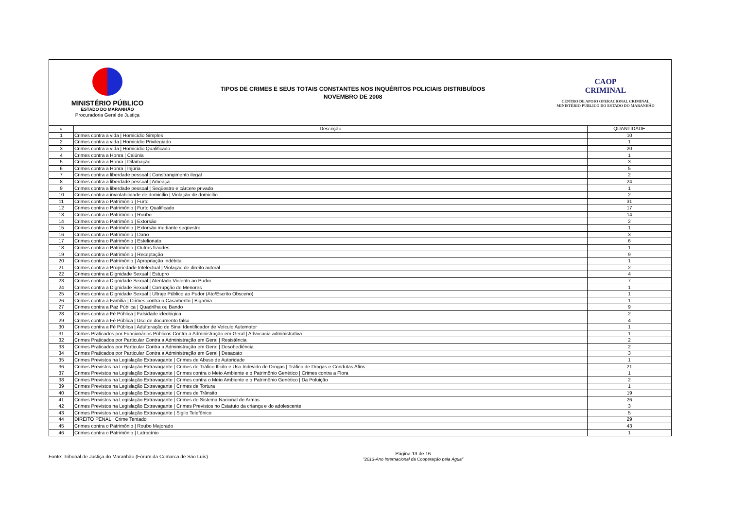MINISTÉRIO PÚBLICO
ESTADO DO MARANHÃO
Procuradoria Geral de Justiça
TIPOS DE CRIMES E SEUS TOTAIS CONSTANTES NOS INQUÉRITOS POLICIAIS DISTRIBUÍDOS
NOVEMBRO DE 2008
CAOP
CRIMINAL
CENTRO DE APOIO OPERACIONAL CRIMINAL
MINISTÉRIO PÚBLICO DO ESTADO DO MARANHÃO
| # | Descrição | QUANTIDADE |
| --- | --- | --- |
| 1 | Crimes contra a vida / Homicídio Simples | 10 |
| 2 | Crimes contra a vida / Homicídio Privilegiado | 1 |
| 3 | Crimes contra a vida / Homicídio Qualificado | 20 |
| 4 | Crimes contra a Honra / Calúnia | 1 |
| 5 | Crimes contra a Honra / Difamação | 3 |
| 6 | Crimes contra a Honra / Injúria | 5 |
| 7 | Crimes contra a liberdade pessoal / Constrangimento ilegal | 2 |
| 8 | Crimes contra a liberdade pessoal / Ameaça | 24 |
| 9 | Crimes contra a liberdade pessoal / Seqüestro e cárcere privado | 1 |
| 10 | Crimes contra a inviolabilidade de domicílio / Violação de domicílio | 2 |
| 11 | Crimes contra o Patrimônio / Furto | 31 |
| 12 | Crimes contra o Patrimônio / Furto Qualificado | 17 |
| 13 | Crimes contra o Patrimônio / Roubo | 14 |
| 14 | Crimes contra o Patrimônio / Extorsão | 2 |
| 15 | Crimes contra o Patrimônio / Extorsão mediante seqüestro | 1 |
| 16 | Crimes contra o Patrimônio / Dano | 3 |
| 17 | Crimes contra o Patrimônio / Estelionato | 6 |
| 18 | Crimes contra o Patrimônio / Outras fraudes | 1 |
| 19 | Crimes contra o Patrimônio / Receptação | 9 |
| 20 | Crimes contra o Patrimônio / Apropriação indébita | 1 |
| 21 | Crimes contra a Propriedade Intelectual / Violação de direito autoral | 2 |
| 22 | Crimes contra a Dignidade Sexual / Estupro | 4 |
| 23 | Crimes contra a Dignidade Sexual / Atentado Violento ao Pudor | 7 |
| 24 | Crimes contra a Dignidade Sexual / Corrupção de Menores | 1 |
| 25 | Crimes contra a Dignidade Sexual / Ultraje Público ao Pudor (Ato/Escrito Obsceno) | 1 |
| 26 | Crimes contra a Família / Crimes contra o Casamento / Bigamia | 1 |
| 27 | Crimes contra a Paz Pública / Quadrilha ou Bando | 9 |
| 28 | Crimes contra a Fé Pública / Falsidade ideológica | 2 |
| 29 | Crimes contra a Fé Pública / Uso de documento falso | 4 |
| 30 | Crimes contra a Fé Pública / Adulteração de Sinal Identificador de Veículo Automotor | 1 |
| 31 | Crimes Praticados por Funcionários Públicos Contra a Administração em Geral / Advocacia administrativa | 1 |
| 32 | Crimes Praticados por Particular Contra a Administração em Geral / Resistência | 2 |
| 33 | Crimes Praticados por Particular Contra a Administração em Geral / Desobediência | 2 |
| 34 | Crimes Praticados por Particular Contra a Administração em Geral / Desacato | 3 |
| 35 | Crimes Previstos na Legislação Extravagante / Crimes de Abuso de Autoridade | 1 |
| 36 | Crimes Previstos na Legislação Extravagante / Crimes de Tráfico Ilícito e Uso Indevido de Drogas / Tráfico de Drogas e Condutas Afins | 21 |
| 37 | Crimes Previstos na Legislação Extravagante / Crimes contra o Meio Ambiente e o Patrimônio Genético / Crimes contra a Flora | 1 |
| 38 | Crimes Previstos na Legislação Extravagante / Crimes contra o Meio Ambiente e o Patrimônio Genético / Da Poluição | 2 |
| 39 | Crimes Previstos na Legislação Extravagante / Crimes de Tortura | 1 |
| 40 | Crimes Previstos na Legislação Extravagante / Crimes de Trânsito | 19 |
| 41 | Crimes Previstos na Legislação Extravagante / Crimes do Sistema Nacional de Armas | 26 |
| 42 | Crimes Previstos na Legislação Extravagante / Crimes Previstos no Estatuto da criança e do adolescente | 3 |
| 43 | Crimes Previstos na Legislação Extravagante / Sigilo Telefônico | 5 |
| 44 | DIREITO PENAL / Crime Tentado | 29 |
| 45 | Crimes contra o Patrimônio / Roubo Majorado | 43 |
| 46 | Crimes contra o Patrimônio / Latrocínio | 1 |
Fonte: Tribunal de Justiça do Maranhão (Fórum da Comarca de São Luís)
Página 13 de 16
"2013-Ano Internacional da Cooperação pela Água"